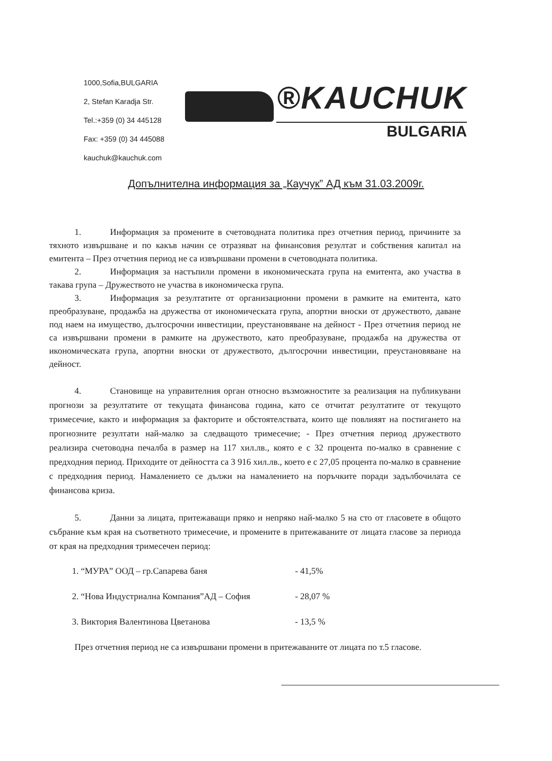1000,Sofia,BULGARIA
2, Stefan Karadja Str.
Tel.:+359 (0) 34 445128
Fax: +359 (0) 34 445088
kauchuk@kauchuk.com
®KAUCHUK
BULGARIA
Допълнителна информация за „Каучук” АД към 31.03.2009г.
1. Информация за промените в счетоводната политика през отчетния период, причините за тяхното извършване и по какъв начин се отразяват на финансовия резултат и собствения капитал на емитента – През отчетния период не са извършвани промени в счетоводната политика.
2. Информация за настъпили промени в икономическата група на емитента, ако участва в такава група – Дружеството не участва в икономическа група.
3. Информация за резултатите от организационни промени в рамките на емитента, като преобразуване, продажба на дружества от икономическата група, апортни вноски от дружеството, даване под наем на имущество, дългосрочни инвестиции, преустановяване на дейност - През отчетния период не са извършвани промени в рамките на дружеството, като преобразуване, продажба на дружества от икономическата група, апортни вноски от дружеството, дългосрочни инвестиции, преустановяване на дейност.
4. Становище на управителния орган относно възможностите за реализация на публикувани прогнози за резултатите от текущата финансова година, като се отчитат резултатите от текущото тримесечие, както и информация за факторите и обстоятелствата, които ще повлияят на постигането на прогнозните резултати най-малко за следващото тримесечие; - През отчетния период дружеството реализира счетоводна печалба в размер на 117 хил.лв., която е с 32 процента по-малко в сравнение с предходния период. Приходите от дейността са 3 916 хил.лв., което е с 27,05 процента по-малко в сравнение с предходния период. Намалението се дължи на намалението на поръчките поради задълбочилата се финансова криза.
5. Данни за лицата, притежаващи пряко и непряко най-малко 5 на сто от гласовете в общото събрание към края на съответното тримесечие, и промените в притежаваните от лицата гласове за периода от края на предходния тримесечен период:
1. “МУРА” ООД – гр.Сапарева баня - 41,5%
2. “Нова Индустриална Компания”АД – София - 28,07 %
3. Виктория Валентинова Цветанова - 13,5 %
През отчетния период не са извършвани промени в притежаваните от лицата по т.5 гласове.